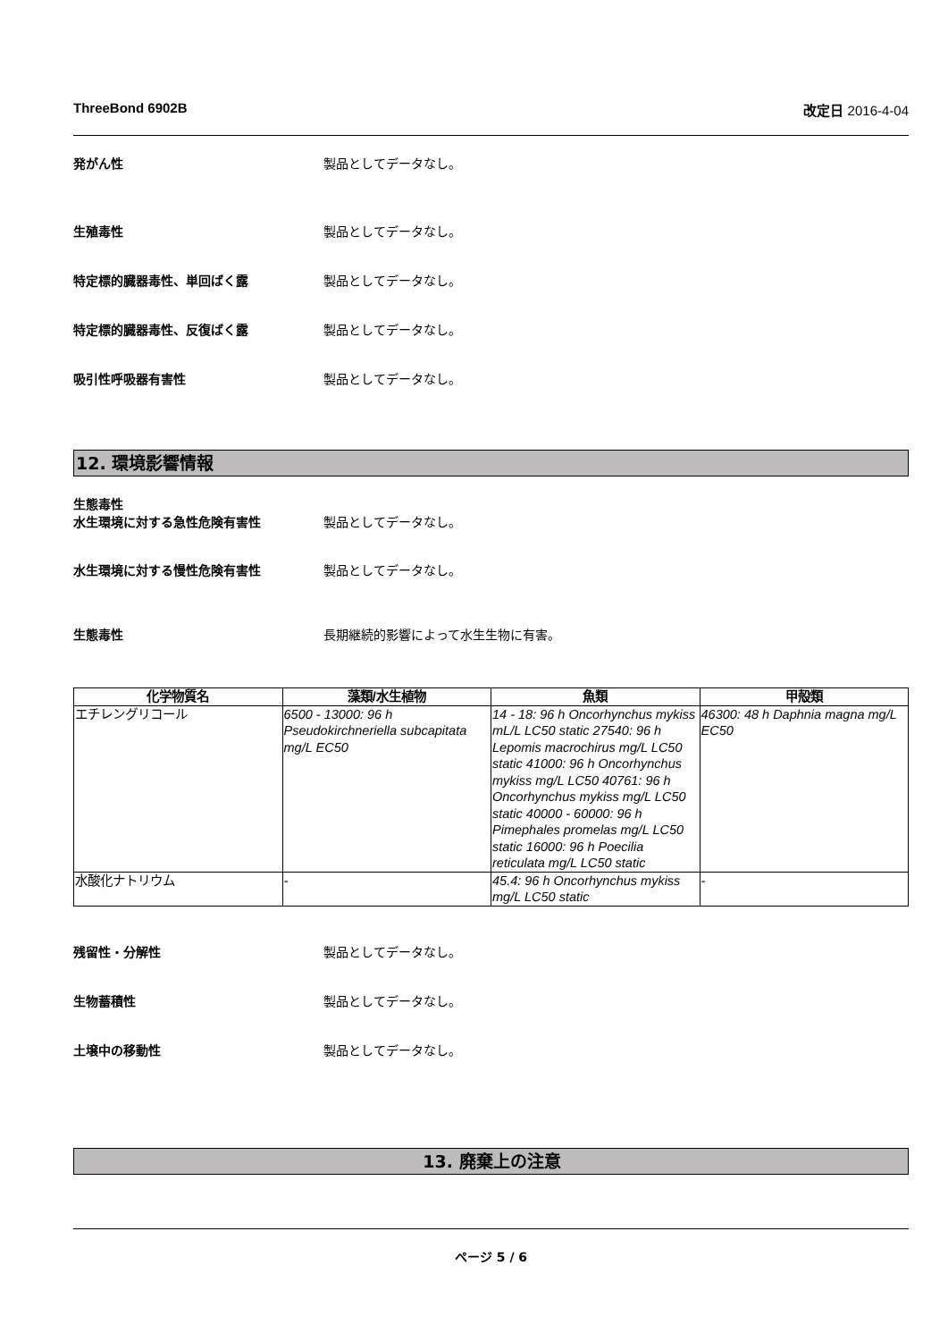ThreeBond 6902B 改定日 2016-4-04
発がん性 製品としてデータなし。
生殖毒性 製品としてデータなし。
特定標的臓器毒性、単回ばく露 製品としてデータなし。
特定標的臓器毒性、反復ばく露 製品としてデータなし。
吸引性呼吸器有害性 製品としてデータなし。
12. 環境影響情報
生態毒性
水生環境に対する急性危険有害性 製品としてデータなし。
水生環境に対する慢性危険有害性 製品としてデータなし。
生態毒性 長期継続的影響によって水生生物に有害。
| 化学物質名 | 藻類/水生植物 | 魚類 | 甲殻類 |
| --- | --- | --- | --- |
| エチレングリコール | 6500 - 13000: 96 h Pseudokirchneriella subcapitata mg/L EC50 | 14 - 18: 96 h Oncorhynchus mykiss mL/L LC50 static 27540: 96 h Lepomis macrochirus mg/L LC50 static 41000: 96 h Oncorhynchus mykiss mg/L LC50 40761: 96 h Oncorhynchus mykiss mg/L LC50 static 40000 - 60000: 96 h Pimephales promelas mg/L LC50 static 16000: 96 h Poecilia reticulata mg/L LC50 static | 46300: 48 h Daphnia magna mg/L EC50 |
| 水酸化ナトリウム | - | 45.4: 96 h Oncorhynchus mykiss mg/L LC50 static | - |
残留性・分解性 製品としてデータなし。
生物蓄積性 製品としてデータなし。
土壌中の移動性 製品としてデータなし。
13. 廃棄上の注意
ページ 5 / 6